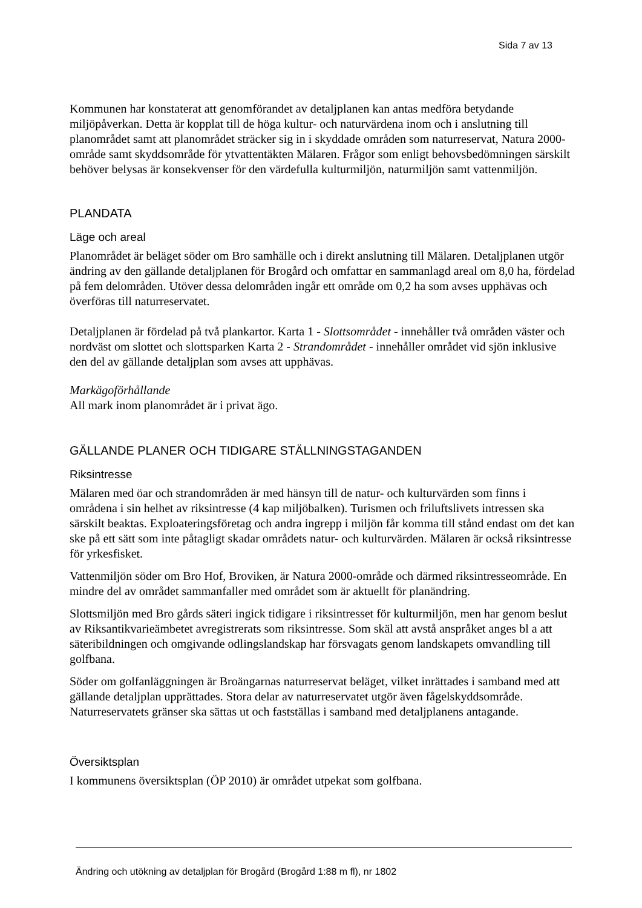Sida 7 av 13
Kommunen har konstaterat att genomförandet av detaljplanen kan antas medföra betydande miljöpåverkan. Detta är kopplat till de höga kultur- och naturvärdena inom och i anslutning till planområdet samt att planområdet sträcker sig in i skyddade områden som naturreservat, Natura 2000-område samt skyddsområde för ytvattentäkten Mälaren. Frågor som enligt behovsbedömningen särskilt behöver belysas är konsekvenser för den värdefulla kulturmiljön, naturmiljön samt vattenmiljön.
PLANDATA
Läge och areal
Planområdet är beläget söder om Bro samhälle och i direkt anslutning till Mälaren. Detaljplanen utgör ändring av den gällande detaljplanen för Brogård och omfattar en sammanlagd areal om 8,0 ha, fördelad på fem delområden. Utöver dessa delområden ingår ett område om 0,2 ha som avses upphävas och överföras till naturreservatet.
Detaljplanen är fördelad på två plankartor. Karta 1 - Slottsområdet - innehåller två områden väster och nordväst om slottet och slottsparken Karta 2 - Strandområdet - innehåller området vid sjön inklusive den del av gällande detaljplan som avses att upphävas.
Markägoförhållande
All mark inom planområdet är i privat ägo.
GÄLLANDE PLANER OCH TIDIGARE STÄLLNINGSTAGANDEN
Riksintresse
Mälaren med öar och strandområden är med hänsyn till de natur- och kulturvärden som finns i områdena i sin helhet av riksintresse (4 kap miljöbalken). Turismen och friluftslivets intressen ska särskilt beaktas. Exploateringsföretag och andra ingrepp i miljön får komma till stånd endast om det kan ske på ett sätt som inte påtagligt skadar områdets natur- och kulturvärden. Mälaren är också riksintresse för yrkesfisket.
Vattenmiljön söder om Bro Hof, Broviken, är Natura 2000-område och därmed riksintresseområde. En mindre del av området sammanfaller med området som är aktuellt för planändring.
Slottsmiljön med Bro gårds säteri ingick tidigare i riksintresset för kulturmiljön, men har genom beslut av Riksantikvarieämbetet avregistrerats som riksintresse. Som skäl att avstå anspråket anges bl a att säteribildningen och omgivande odlingslandskap har försvagats genom landskapets omvandling till golfbana.
Söder om golfanläggningen är Broängarnas naturreservat beläget, vilket inrättades i samband med att gällande detaljplan upprättades. Stora delar av naturreservatet utgör även fågelskyddsområde. Naturreservatets gränser ska sättas ut och fastställas i samband med detaljplanens antagande.
Översiktsplan
I kommunens översiktsplan (ÖP 2010) är området utpekat som golfbana.
Ändring och utökning av detaljplan för Brogård (Brogård 1:88 m fl), nr 1802